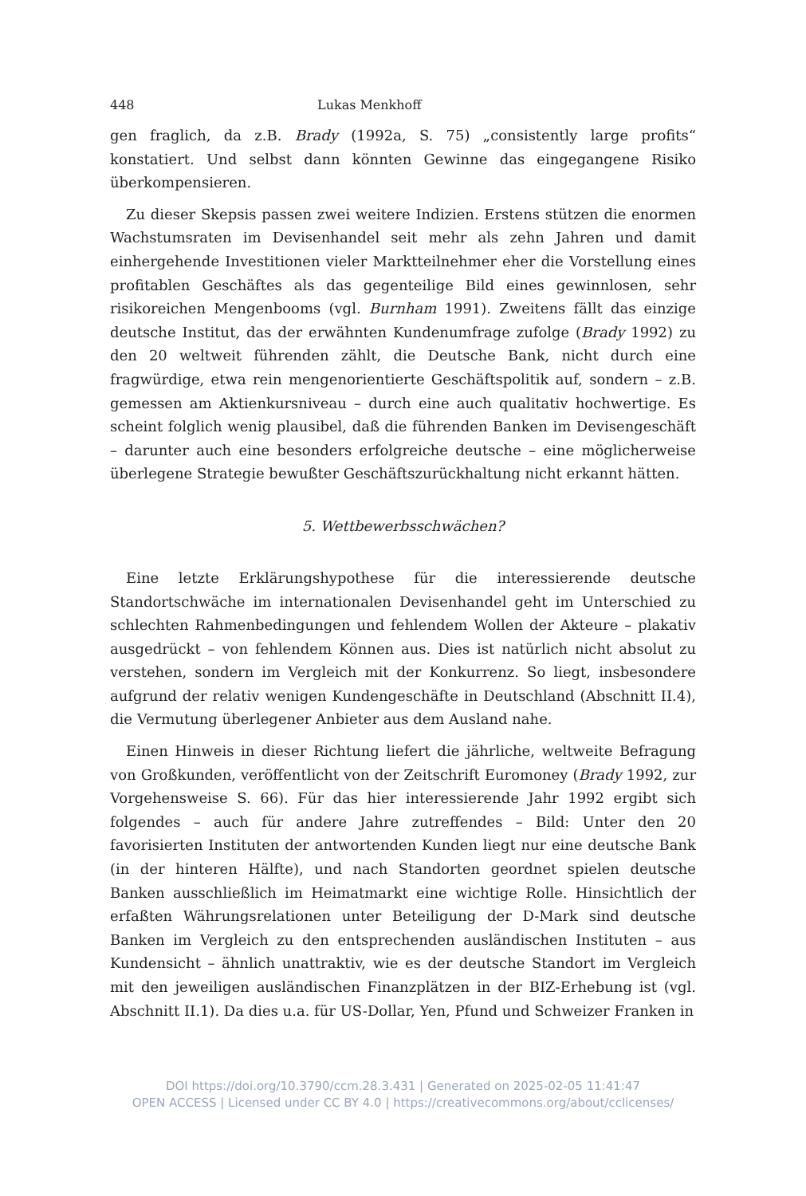448 Lukas Menkhoff
gen fraglich, da z.B. Brady (1992a, S. 75) „consistently large profits“ konstatiert. Und selbst dann könnten Gewinne das eingegangene Risiko überkompensieren.
Zu dieser Skepsis passen zwei weitere Indizien. Erstens stützen die enormen Wachstumsraten im Devisenhandel seit mehr als zehn Jahren und damit einhergehende Investitionen vieler Marktteilnehmer eher die Vorstellung eines profitablen Geschäftes als das gegenteilige Bild eines gewinnlosen, sehr risikoreichen Mengenbooms (vgl. Burnham 1991). Zweitens fällt das einzige deutsche Institut, das der erwähnten Kundenumfrage zufolge (Brady 1992) zu den 20 weltweit führenden zählt, die Deutsche Bank, nicht durch eine fragwürdige, etwa rein mengenorientierte Geschäftspolitik auf, sondern – z.B. gemessen am Aktienkursniveau – durch eine auch qualitativ hochwertige. Es scheint folglich wenig plausibel, daß die führenden Banken im Devisengeschäft – darunter auch eine besonders erfolgreiche deutsche – eine möglicherweise überlegene Strategie bewußter Geschäftszurückhaltung nicht erkannt hätten.
5. Wettbewerbsschwächen?
Eine letzte Erklärungshypothese für die interessierende deutsche Standortschwäche im internationalen Devisenhandel geht im Unterschied zu schlechten Rahmenbedingungen und fehlendem Wollen der Akteure – plakativ ausgedrückt – von fehlendem Können aus. Dies ist natürlich nicht absolut zu verstehen, sondern im Vergleich mit der Konkurrenz. So liegt, insbesondere aufgrund der relativ wenigen Kundengeschäfte in Deutschland (Abschnitt II.4), die Vermutung überlegener Anbieter aus dem Ausland nahe.
Einen Hinweis in dieser Richtung liefert die jährliche, weltweite Befragung von Großkunden, veröffentlicht von der Zeitschrift Euromoney (Brady 1992, zur Vorgehensweise S. 66). Für das hier interessierende Jahr 1992 ergibt sich folgendes – auch für andere Jahre zutreffendes – Bild: Unter den 20 favorisierten Instituten der antwortenden Kunden liegt nur eine deutsche Bank (in der hinteren Hälfte), und nach Standorten geordnet spielen deutsche Banken ausschließlich im Heimatmarkt eine wichtige Rolle. Hinsichtlich der erfaßten Währungsrelationen unter Beteiligung der D-Mark sind deutsche Banken im Vergleich zu den entsprechenden ausländischen Instituten – aus Kundensicht – ähnlich unattraktiv, wie es der deutsche Standort im Vergleich mit den jeweiligen ausländischen Finanzplätzen in der BIZ-Erhebung ist (vgl. Abschnitt II.1). Da dies u.a. für US-Dollar, Yen, Pfund und Schweizer Franken in
DOI https://doi.org/10.3790/ccm.28.3.431 | Generated on 2025-02-05 11:41:47
OPEN ACCESS | Licensed under CC BY 4.0 | https://creativecommons.org/about/cclicenses/